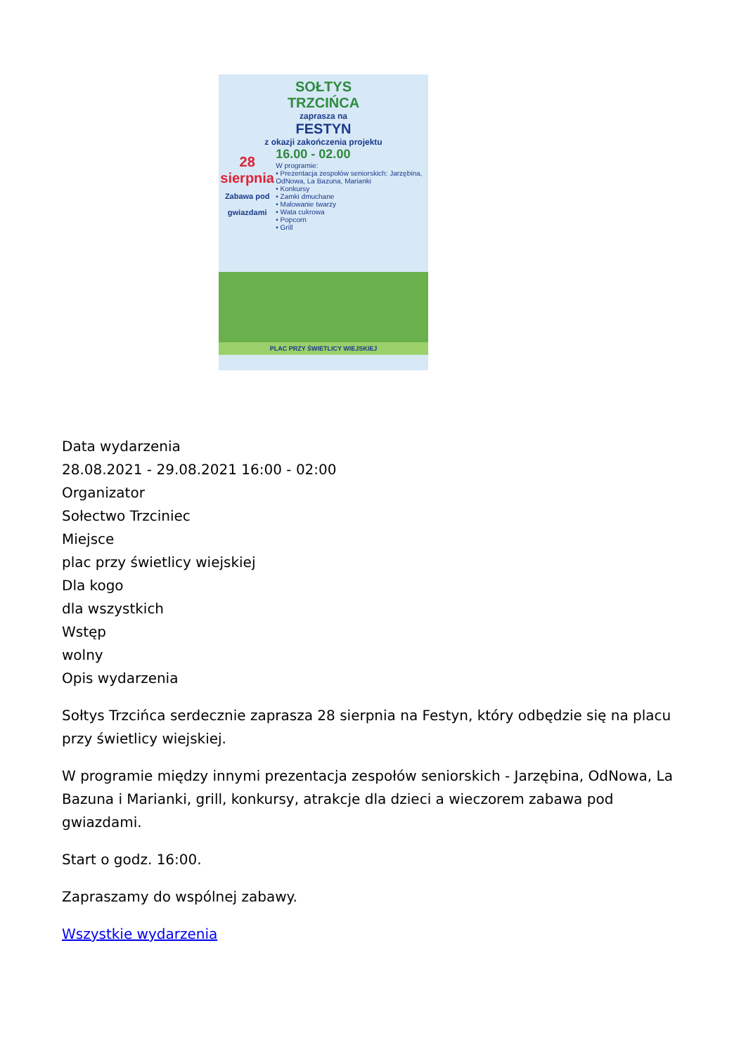SOŁTYS
TRZCIŃCA
zaprasza na
FESTYN
z okazji zakończenia projektu
28
sierpnia
Zabawa pod gwiazdami
16.00 - 02.00
W programie:
• Prezentacja zespołów seniorskich: Jarzębina, OdNowa, La Bazuna, Marianki
• Konkursy
• Zamki dmuchane
• Malowanie twarzy
• Wata cukrowa
• Popcorn
• Grill
PLAC PRZY ŚWIETLICY WIEJSKIEJ
Data wydarzenia
28.08.2021 - 29.08.2021 16:00 - 02:00
Organizator
Sołectwo Trzciniec
Miejsce
plac przy świetlicy wiejskiej
Dla kogo
dla wszystkich
Wstęp
wolny
Opis wydarzenia
Sołtys Trzcińca serdecznie zaprasza 28 sierpnia na Festyn, który odbędzie się na placu przy świetlicy wiejskiej.
W programie między innymi prezentacja zespołów seniorskich - Jarzębina, OdNowa, La Bazuna i Marianki, grill, konkursy, atrakcje dla dzieci a wieczorem zabawa pod gwiazdami.
Start o godz. 16:00.
Zapraszamy do wspólnej zabawy.
Wszystkie wydarzenia